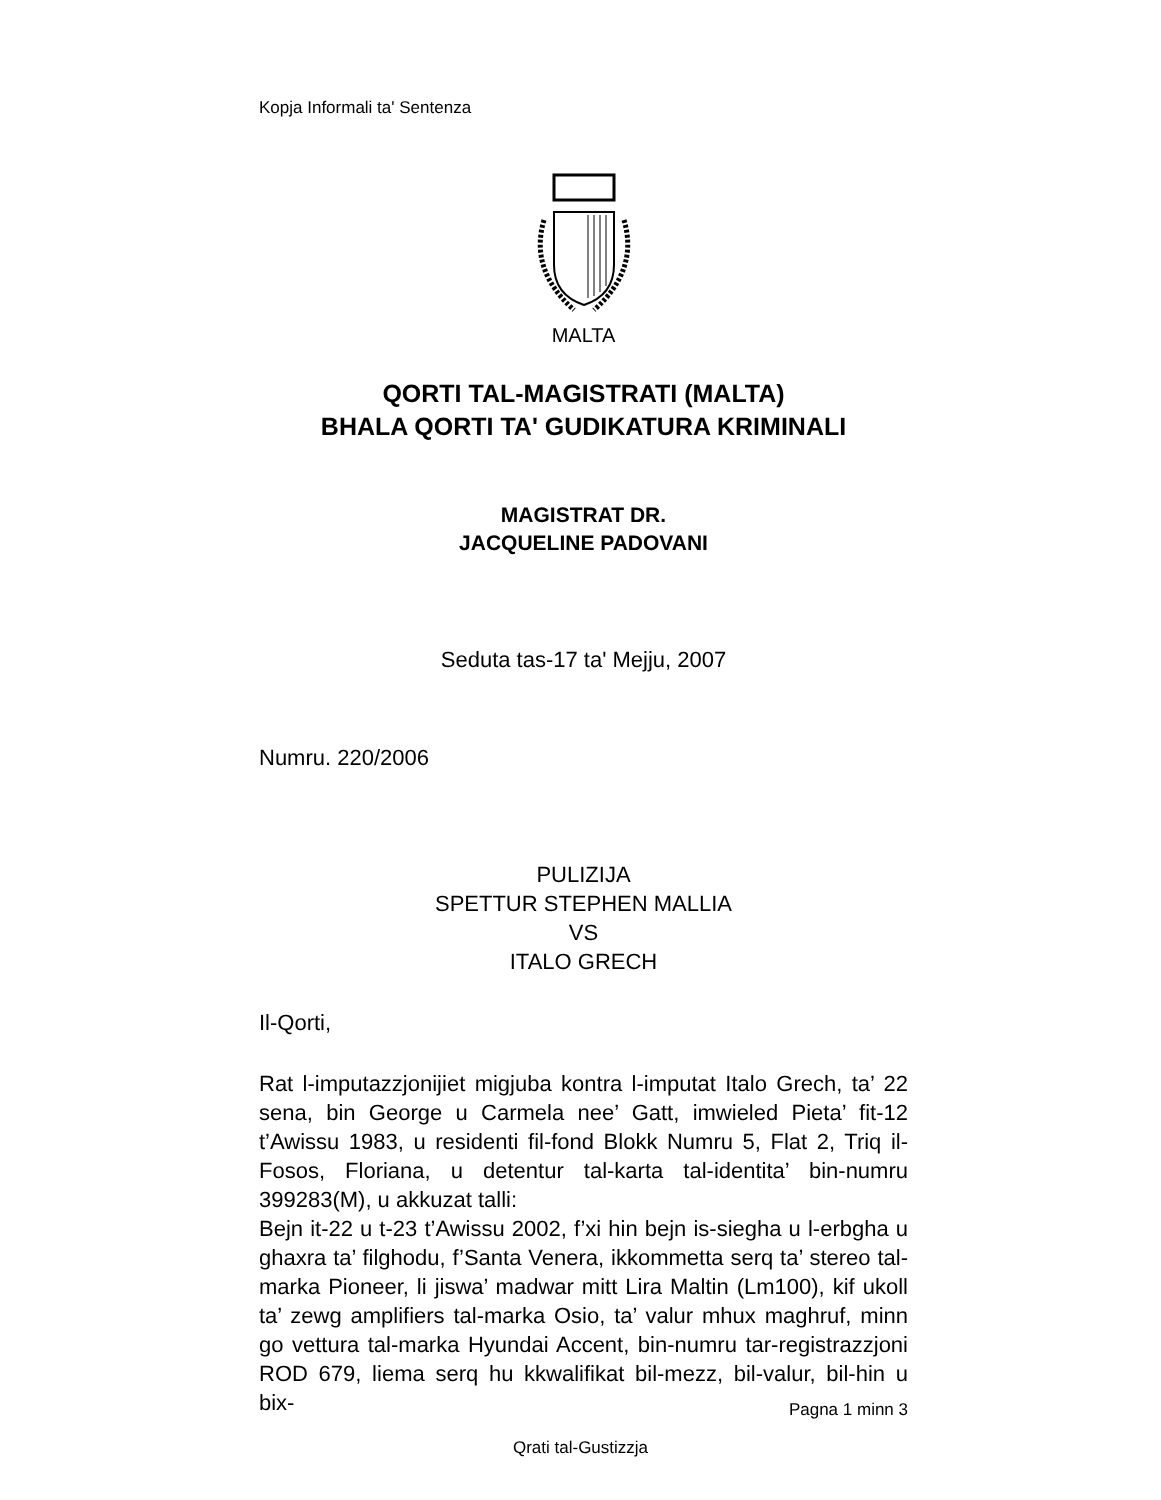Kopja Informali ta' Sentenza
MALTA
QORTI TAL-MAGISTRATI (MALTA)
BHALA QORTI TA' GUDIKATURA KRIMINALI
MAGISTRAT DR.
JACQUELINE PADOVANI
Seduta tas-17 ta' Mejju, 2007
Numru. 220/2006
PULIZIJA
SPETTUR STEPHEN MALLIA
VS
ITALO GRECH
Il-Qorti,
Rat l-imputazzjonijiet migjuba kontra l-imputat Italo Grech, ta’ 22 sena, bin George u Carmela nee’ Gatt, imwieled Pieta’ fit-12 t’Awissu 1983, u residenti fil-fond Blokk Numru 5, Flat 2, Triq il-Fosos, Floriana, u detentur tal-karta tal-identita’ bin-numru 399283(M), u akkuzat talli:
Bejn it-22 u t-23 t’Awissu 2002, f’xi hin bejn is-siegha u l-erbgha u ghaxra ta’ filghodu, f’Santa Venera, ikkommetta serq ta’ stereo tal-marka Pioneer, li jiswa’ madwar mitt Lira Maltin (Lm100), kif ukoll ta’ zewg amplifiers tal-marka Osio, ta’ valur mhux maghruf, minn go vettura tal-marka Hyundai Accent, bin-numru tar-registrazzjoni ROD 679, liema serq hu kkwalifikat bil-mezz, bil-valur, bil-hin u bix-
Pagna 1 minn 3
Qrati tal-Gustizzja